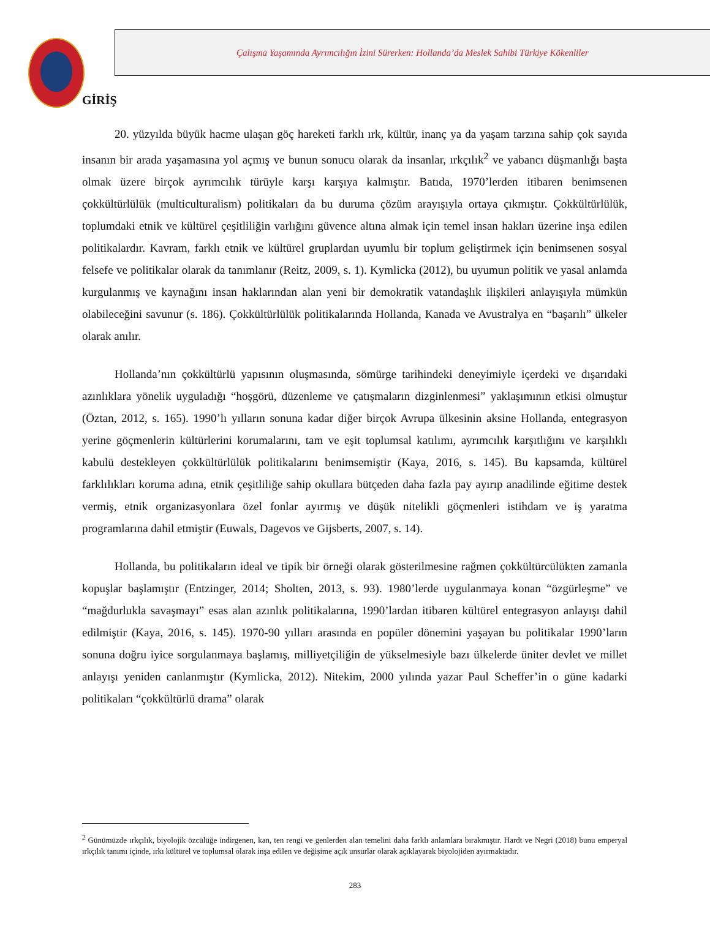Çalışma Yaşamında Ayrımcılığın İzini Sürerken: Hollanda’da Meslek Sahibi Türkiye Kökenliler
GİRİŞ
20. yüzyılda büyük hacme ulaşan göç hareketi farklı ırk, kültür, inanç ya da yaşam tarzına sahip çok sayıda insanın bir arada yaşamasına yol açmış ve bunun sonucu olarak da insanlar, ırkçılık<sup>2</sup> ve yabancı düşmanlığı başta olmak üzere birçok ayrımcılık türüyle karşı karşıya kalmıştır. Batıda, 1970’lerden itibaren benimsenen çokkültürlülük (multiculturalism) politikaları da bu duruma çözüm arayışıyla ortaya çıkmıştır. Çokkültürlülük, toplumdaki etnik ve kültürel çeşitliliğin varlığını güvence altına almak için temel insan hakları üzerine inşa edilen politikalardır. Kavram, farklı etnik ve kültürel gruplardan uyumlu bir toplum geliştirmek için benimsenen sosyal felsefe ve politikalar olarak da tanımlanır (Reitz, 2009, s. 1). Kymlicka (2012), bu uyumun politik ve yasal anlamda kurgulanmış ve kaynağını insan haklarından alan yeni bir demokratik vatandaşlık ilişkileri anlayışıyla mümkün olabileceğini savunur (s. 186). Çokkültürlülük politikalarında Hollanda, Kanada ve Avustralya en “başarılı” ülkeler olarak anılır.
Hollanda’nın çokkültürlü yapısının oluşmasında, sömürge tarihindeki deneyimiyle içerdeki ve dışarıdaki azınlıklara yönelik uyguladığı “hoşgörü, düzenleme ve çatışmaların dizginlenmesi” yaklaşımının etkisi olmuştur (Öztan, 2012, s. 165). 1990’lı yılların sonuna kadar diğer birçok Avrupa ülkesinin aksine Hollanda, entegrasyon yerine göçmenlerin kültürlerini korumalarını, tam ve eşit toplumsal katılımı, ayrımcılık karşıtlığını ve karşılıklı kabulü destekleyen çokkültürlülük politikalarını benimsemiştir (Kaya, 2016, s. 145). Bu kapsamda, kültürel farklılıkları koruma adına, etnik çeşitliliğe sahip okullara bütçeden daha fazla pay ayırıp anadilinde eğitime destek vermiş, etnik organizasyonlara özel fonlar ayırmış ve düşük nitelikli göçmenleri istihdam ve iş yaratma programlarına dahil etmiştir (Euwals, Dagevos ve Gijsberts, 2007, s. 14).
Hollanda, bu politikaların ideal ve tipik bir örneği olarak gösterilmesine rağmen çokkültürcülükten zamanla kopuşlar başlamıştır (Entzinger, 2014; Sholten, 2013, s. 93). 1980’lerde uygulanmaya konan “özgürleşme” ve “mağdurlukla savaşmayı” esas alan azınlık politikalarına, 1990’lardan itibaren kültürel entegrasyon anlayışı dahil edilmiştir (Kaya, 2016, s. 145). 1970-90 yılları arasında en popüler dönemini yaşayan bu politikalar 1990’ların sonuna doğru iyice sorgulanmaya başlamış, milliyetçiliğin de yükselmesiyle bazı ülkelerde üniter devlet ve millet anlayışı yeniden canlanmıştır (Kymlicka, 2012). Nitekim, 2000 yılında yazar Paul Scheffer’in o güne kadarki politikaları “çokkültürlü drama” olarak
<sup>2</sup> Günümüzde ırkçılık, biyolojik özcülüğe indirgenen, kan, ten rengi ve genlerden alan temelini daha farklı anlamlara bırakmıştır. Hardt ve Negri (2018) bunu emperyal ırkçılık tanımı içinde, ırkı kültürel ve toplumsal olarak inşa edilen ve değişime açık unsurlar olarak açıklayarak biyolojiden ayırmaktadır.
283